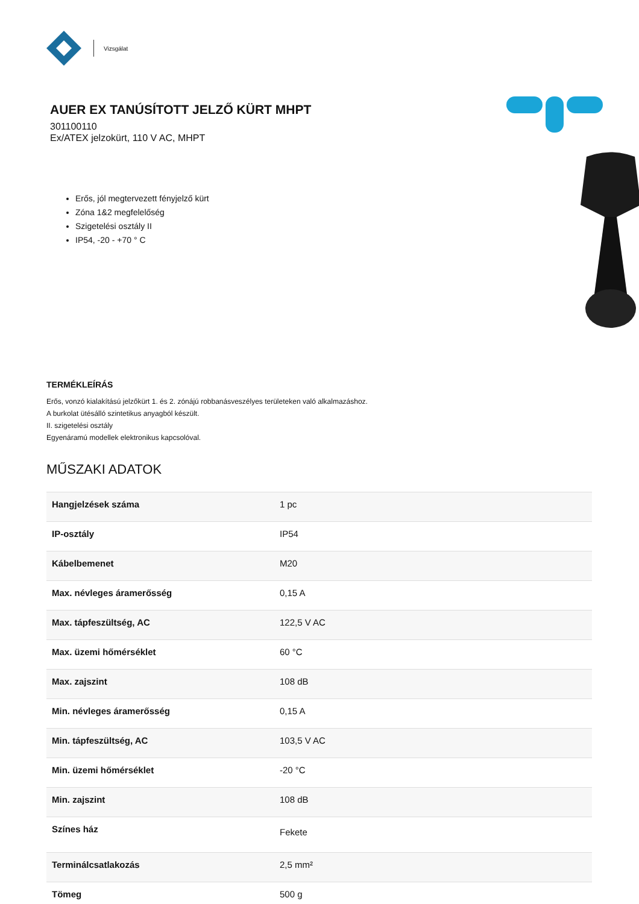Vizsgálat
AUER EX TANÚSÍTOTT JELZŐ KÜRT MHPT
301100110
Ex/ATEX jelzokürt, 110 V AC, MHPT
Erős, jól megtervezett fényjelző kürt
Zóna 1&2 megfelelőség
Szigetelési osztály II
IP54, -20 - +70 ° C
TERMÉKLEÍRÁS
Erős, vonzó kialakítású jelzőkürt 1. és 2. zónájú robbanásveszélyes területeken való alkalmazáshoz.
A burkolat ütésálló szintetikus anyagból készült.
II. szigetelési osztály
Egyenáramú modellek elektronikus kapcsolóval.
MŰSZAKI ADATOK
| Hangjelzések száma | 1 pc |
| IP-osztály | IP54 |
| Kábelbemenet | M20 |
| Max. névleges áramerősség | 0,15 A |
| Max. tápfeszültség, AC | 122,5 V AC |
| Max. üzemi hőmérséklet | 60 °C |
| Max. zajszint | 108 dB |
| Min. névleges áramerősség | 0,15 A |
| Min. tápfeszültség, AC | 103,5 V AC |
| Min. üzemi hőmérséklet | -20 °C |
| Min. zajszint | 108 dB |
| Színes ház | Fekete |
| Terminálcsatlakozás | 2,5 mm² |
| Tömeg | 500 g |